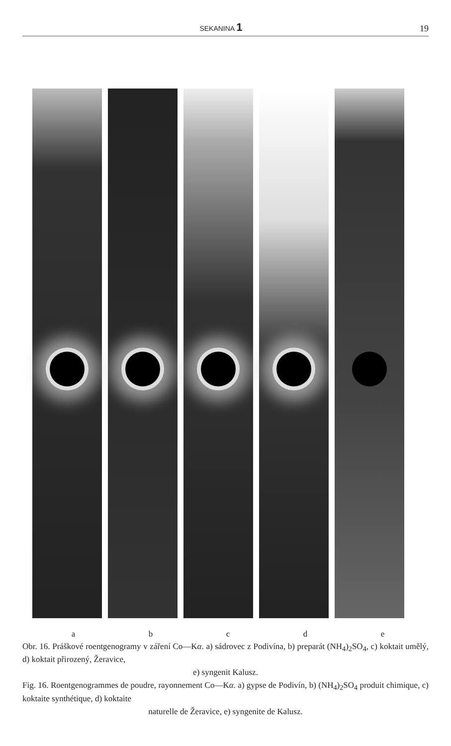SEKANINA 1 19
a b c d e
Obr. 16. Práškové roentgenogramy v záření Co—Kα. a) sádrovec z Podivína, b) preparát (NH<sub>4</sub>)<sub>2</sub>SO<sub>4</sub>, c) koktait umělý, d) koktait přirozený, Žeravice,
e) syngenit Kalusz.
Fig. 16. Roentgenogrammes de poudre, rayonnement Co—Kα. a) gypse de Podivín, b) (NH<sub>4</sub>)<sub>2</sub>SO<sub>4</sub> produit chimique, c) koktaite synthétique, d) koktaite
naturelle de Žeravice, e) syngenite de Kalusz.